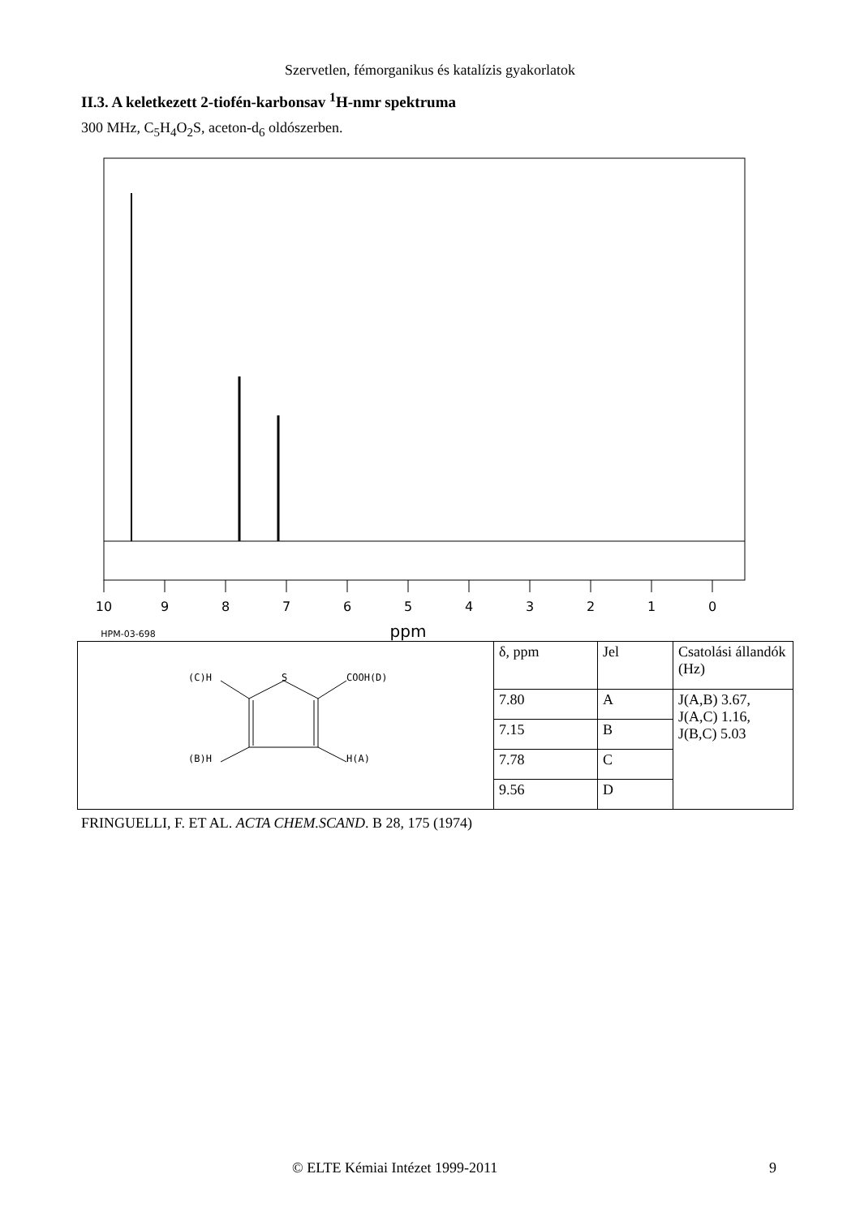Szervetlen, fémorganikus és katalízis gyakorlatok
II.3. A keletkezett 2-tiofén-karbonsav <sup>1</sup>H-nmr spektruma
300 MHz, C<sub>5</sub>H<sub>4</sub>O<sub>2</sub>S, aceton-d<sub>6</sub> oldószerben.
10
9
8
7
6
5
4
3
2
1
0
ppm
HPM-03-698
| (C)H S COOH(D) (B)H H(A) | δ, ppm | Jel | Csatolási állandók (Hz) |
| | 7.80 | A | J(A,B) 3.67, J(A,C) 1.16, J(B,C) 5.03 |
| | 7.15 | B | |
| | 7.78 | C | |
| | 9.56 | D | |
FRINGUELLI, F. ET AL. ACTA CHEM.SCAND. B 28, 175 (1974)
© ELTE Kémiai Intézet 1999-2011 9